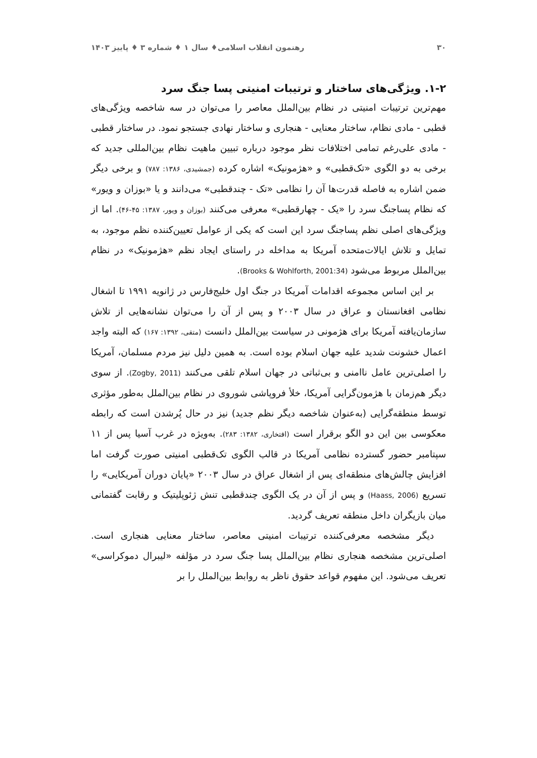۳۰ رهنمون انقلاب اسلامی♦ سال ۱ ♦ شماره ۳ ♦ پاییز ۱۴۰۳
۱-۲. ویژگی‌های ساختار و ترتیبات امنیتی پسا جنگ سرد
مهم‌ترین ترتیبات امنیتی در نظام بین‌الملل معاصر را می‌توان در سه شاخصه ویژگی‌های قطبی - مادی نظام، ساختار معنایی - هنجاری و ساختار نهادی جستجو نمود. در ساختار قطبی - مادی علی‌رغم تمامی اختلافات نظر موجود درباره تبیین ماهیت نظام بین‌المللی جدید که برخی به دو الگوی «تک‌قطبی» و «هژمونیک» اشاره کرده (جمشیدی، ۱۳۸۶: ۷۸۷) و برخی دیگر ضمن اشاره به فاصله قدرت‌ها آن را نظامی «تک - چندقطبی» می‌دانند و یا «بوزان و ویور» که نظام پساجنگ سرد را «یک - چهارقطبی» معرفی می‌کنند (بوزان و ویور، ۱۳۸۷: ۴۵-۴۶). اما از ویژگی‌های اصلی نظم پساجنگ سرد این است که یکی از عوامل تعیین‌کننده نظم موجود، به تمایل و تلاش ایالات‌متحده آمریکا به مداخله در راستای ایجاد نظم «هژمونیک» در نظام بین‌الملل مربوط می‌شود (Brooks & Wohlforth, 2001:34).
بر این اساس مجموعه اقدامات آمریکا در جنگ اول خلیج‌فارس در ژانویه ۱۹۹۱ تا اشغال نظامی افغانستان و عراق در سال ۲۰۰۳ و پس از آن را می‌توان نشانه‌هایی از تلاش سازمان‌یافته آمریکا برای هژمونی در سیاست بین‌الملل دانست (متقی، ۱۳۹۲: ۱۶۷) که البته واجد اعمال خشونت شدید علیه جهان اسلام بوده است. به همین دلیل نیز مردم مسلمان، آمریکا را اصلی‌ترین عامل ناامنی و بی‌ثباتی در جهان اسلام تلقی می‌کنند (Zogby, 2011). از سوی دیگر هم‌زمان با هژمون‌گرایی آمریکا، خلأ فروپاشی شوروی در نظام بین‌الملل به‌طور مؤثری توسط منطقه‌گرایی (به‌عنوان شاخصه دیگر نظم جدید) نیز در حال پُرشدن است که رابطه معکوسی بین این دو الگو برقرار است (افتخاری، ۱۳۸۲: ۲۸۳). به‌ویژه در غرب آسیا پس از ۱۱ سپتامبر حضور گسترده نظامی آمریکا در قالب الگوی تک‌قطبی امنیتی صورت گرفت اما افزایش چالش‌های منطقه‌ای پس از اشغال عراق در سال ۲۰۰۳ «پایان دوران آمریکایی» را تسریع (Haass, 2006) و پس از آن در یک الگوی چندقطبی تنش ژئوپلیتیک و رقابت گفتمانی میان بازیگران داخل منطقه تعریف گردید.
دیگر مشخصه معرفی‌کننده ترتیبات امنیتی معاصر، ساختار معنایی هنجاری است. اصلی‌ترین مشخصه هنجاری نظام بین‌الملل پسا جنگ سرد در مؤلفه «لیبرال دموکراسی» تعریف می‌شود. این مفهوم قواعد حقوق ناظر به روابط بین‌الملل را بر